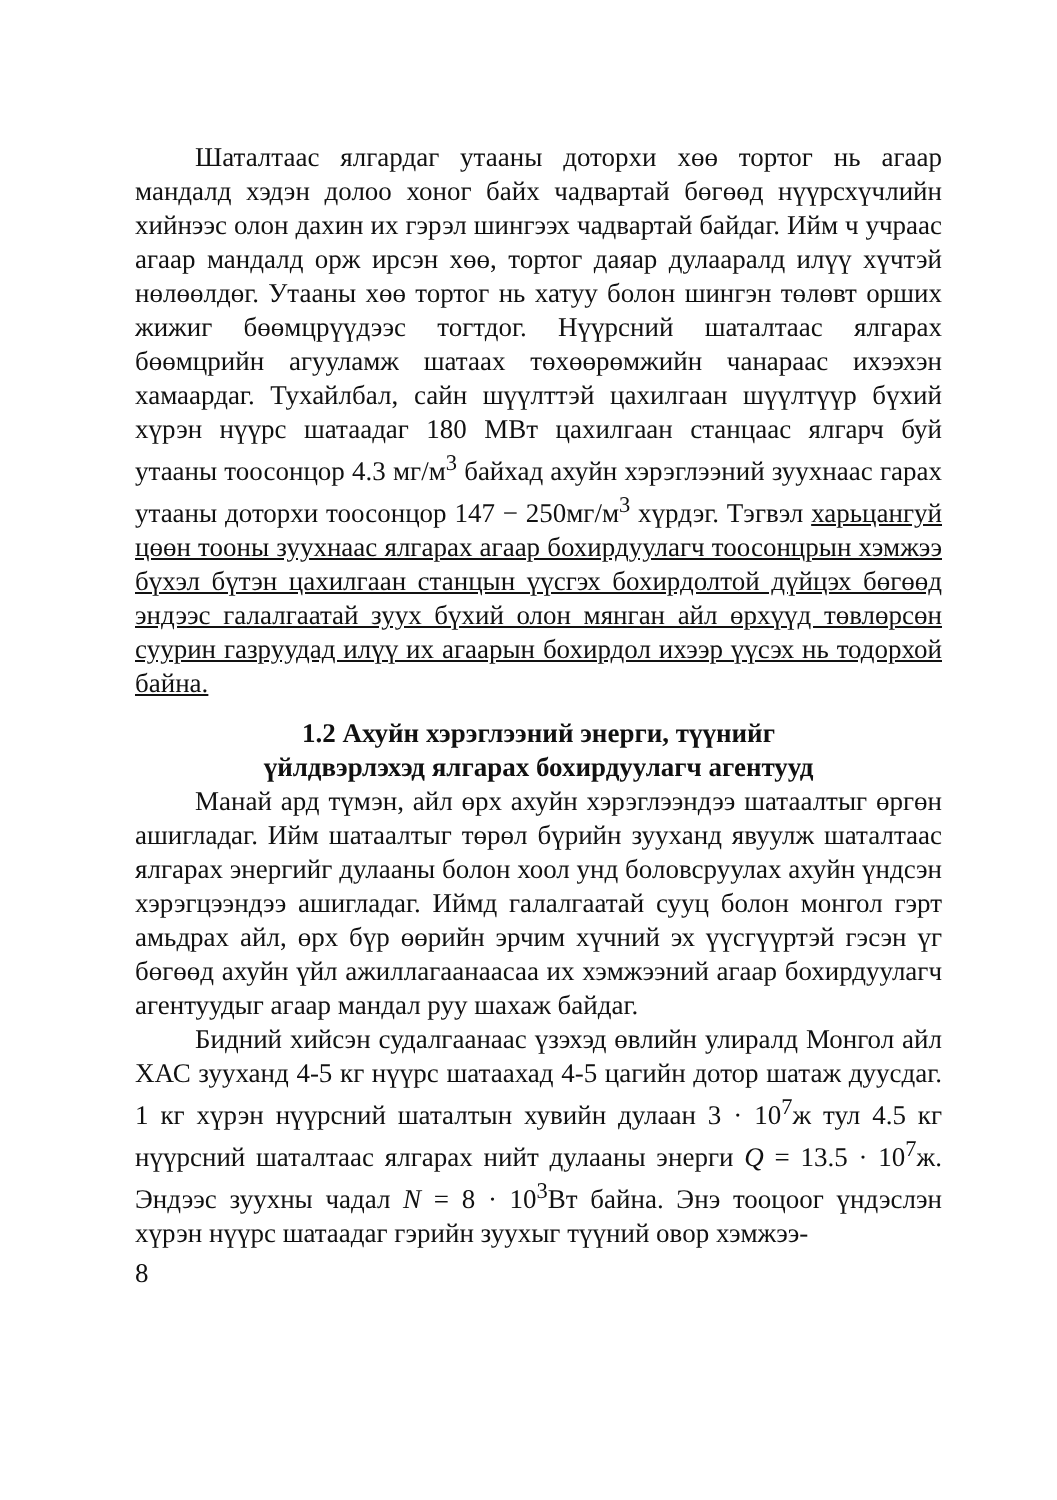Шаталтаас ялгардаг утааны доторхи хөө тортог нь агаар мандалд хэдэн долоо хоног байх чадвартай бөгөөд нүүрсхүчлийн хийнээс олон дахин их гэрэл шингээх чадвартай байдаг. Ийм ч учраас агаар мандалд орж ирсэн хөө, тортог даяар дулааралд илүү хүчтэй нөлөөлдөг. Утааны хөө тортог нь хатуу болон шингэн төлөвт орших жижиг бөөмцрүүдээс тогтдог. Нүүрсний шаталтаас ялгарах бөөмцрийн агууламж шатаах төхөөрөмжийн чанараас ихээхэн хамаардаг. Тухайлбал, сайн шүүлттэй цахилгаан шүүлтүүр бүхий хүрэн нүүрс шатаадаг 180 МВт цахилгаан станцаас ялгарч буй утааны тоосонцор 4.3 мг/м<sup>3</sup> байхад ахуйн хэрэглээний зуухнаас гарах утааны доторхи тоосонцор 147 − 250мг/м<sup>3</sup> хүрдэг. Тэгвэл харьцангуй цөөн тооны зуухнаас ялгарах агаар бохирдуулагч тоосонцрын хэмжээ бүхэл бүтэн цахилгаан станцын үүсгэх бохирдолтой дүйцэх бөгөөд эндээс галалгаатай зуух бүхий олон мянган айл өрхүүд төвлөрсөн суурин газруудад илүү их агаарын бохирдол ихээр үүсэх нь тодорхой байна.
1.2 Ахуйн хэрэглээний энерги, түүнийг
үйлдвэрлэхэд ялгарах бохирдуулагч агентууд
Манай ард түмэн, айл өрх ахуйн хэрэглээндээ шатаалтыг өргөн ашигладаг. Ийм шатаалтыг төрөл бүрийн зууханд явуулж шаталтаас ялгарах энергийг дулааны болон хоол унд боловсруулах ахуйн үндсэн хэрэгцээндээ ашигладаг. Иймд галалгаатай сууц болон монгол гэрт амьдрах айл, өрх бүр өөрийн эрчим хүчний эх үүсгүүртэй гэсэн үг бөгөөд ахуйн үйл ажиллагаанаасаа их хэмжээний агаар бохирдуулагч агентуудыг агаар мандал руу шахаж байдаг.
Бидний хийсэн судалгаанаас үзэхэд өвлийн улиралд Монгол айл ХАС зууханд 4-5 кг нүүрс шатаахад 4-5 цагийн дотор шатаж дуусдаг. 1 кг хүрэн нүүрсний шаталтын хувийн дулаан 3 · 10<sup>7</sup>ж тул 4.5 кг нүүрсний шаталтаас ялгарах нийт дулааны энерги Q = 13.5 · 10<sup>7</sup>ж. Эндээс зуухны чадал N = 8 · 10<sup>3</sup>Вт байна. Энэ тооцоог үндэслэн хүрэн нүүрс шатаадаг гэрийн зуухыг түүний овор хэмжээ-
8